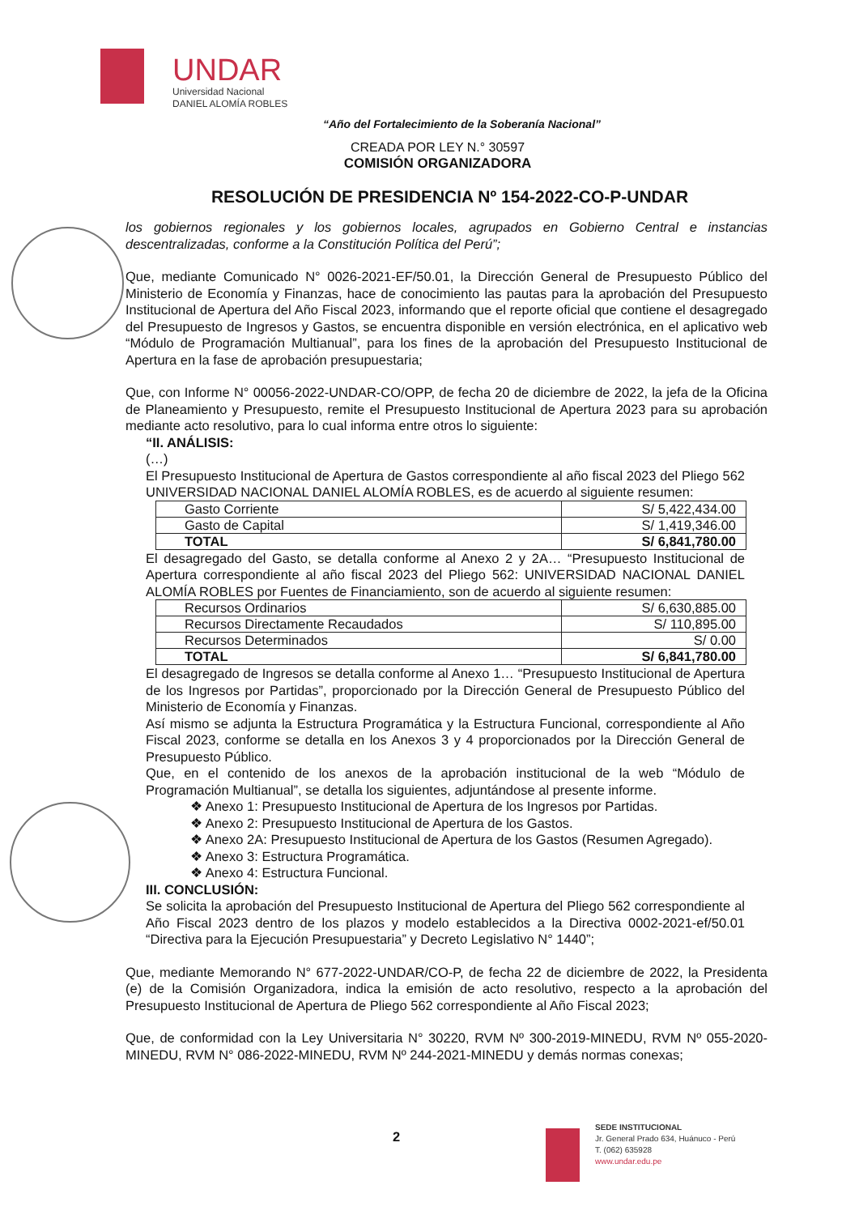UNDAR
Universidad Nacional
DANIEL ALOMÍA ROBLES
“Año del Fortalecimiento de la Soberanía Nacional”
CREADA POR LEY N.° 30597
COMISIÓN ORGANIZADORA
RESOLUCIÓN DE PRESIDENCIA Nº 154-2022-CO-P-UNDAR
los gobiernos regionales y los gobiernos locales, agrupados en Gobierno Central e instancias descentralizadas, conforme a la Constitución Política del Perú”;
Que, mediante Comunicado N° 0026-2021-EF/50.01, la Dirección General de Presupuesto Público del Ministerio de Economía y Finanzas, hace de conocimiento las pautas para la aprobación del Presupuesto Institucional de Apertura del Año Fiscal 2023, informando que el reporte oficial que contiene el desagregado del Presupuesto de Ingresos y Gastos, se encuentra disponible en versión electrónica, en el aplicativo web “Módulo de Programación Multianual”, para los fines de la aprobación del Presupuesto Institucional de Apertura en la fase de aprobación presupuestaria;
Que, con Informe N° 00056-2022-UNDAR-CO/OPP, de fecha 20 de diciembre de 2022, la jefa de la Oficina de Planeamiento y Presupuesto, remite el Presupuesto Institucional de Apertura 2023 para su aprobación mediante acto resolutivo, para lo cual informa entre otros lo siguiente:
“II. ANÁLISIS:
(…)
El Presupuesto Institucional de Apertura de Gastos correspondiente al año fiscal 2023 del Pliego 562 UNIVERSIDAD NACIONAL DANIEL ALOMÍA ROBLES, es de acuerdo al siguiente resumen:
| Gasto Corriente | S/ 5,422,434.00 |
| Gasto de Capital | S/ 1,419,346.00 |
| TOTAL | S/ 6,841,780.00 |
El desagregado del Gasto, se detalla conforme al Anexo 2 y 2A… “Presupuesto Institucional de Apertura correspondiente al año fiscal 2023 del Pliego 562: UNIVERSIDAD NACIONAL DANIEL ALOMÍA ROBLES por Fuentes de Financiamiento, son de acuerdo al siguiente resumen:
| Recursos Ordinarios | S/ 6,630,885.00 |
| Recursos Directamente Recaudados | S/ 110,895.00 |
| Recursos Determinados | S/ 0.00 |
| TOTAL | S/ 6,841,780.00 |
El desagregado de Ingresos se detalla conforme al Anexo 1… “Presupuesto Institucional de Apertura de los Ingresos por Partidas”, proporcionado por la Dirección General de Presupuesto Público del Ministerio de Economía y Finanzas.
Así mismo se adjunta la Estructura Programática y la Estructura Funcional, correspondiente al Año Fiscal 2023, conforme se detalla en los Anexos 3 y 4 proporcionados por la Dirección General de Presupuesto Público.
Que, en el contenido de los anexos de la aprobación institucional de la web “Módulo de Programación Multianual”, se detalla los siguientes, adjuntándose al presente informe.
❖ Anexo 1: Presupuesto Institucional de Apertura de los Ingresos por Partidas.
❖ Anexo 2: Presupuesto Institucional de Apertura de los Gastos.
❖ Anexo 2A: Presupuesto Institucional de Apertura de los Gastos (Resumen Agregado).
❖ Anexo 3: Estructura Programática.
❖ Anexo 4: Estructura Funcional.
III. CONCLUSIÓN:
Se solicita la aprobación del Presupuesto Institucional de Apertura del Pliego 562 correspondiente al Año Fiscal 2023 dentro de los plazos y modelo establecidos a la Directiva 0002-2021-ef/50.01 “Directiva para la Ejecución Presupuestaria” y Decreto Legislativo N° 1440”;
Que, mediante Memorando N° 677-2022-UNDAR/CO-P, de fecha 22 de diciembre de 2022, la Presidenta (e) de la Comisión Organizadora, indica la emisión de acto resolutivo, respecto a la aprobación del Presupuesto Institucional de Apertura de Pliego 562 correspondiente al Año Fiscal 2023;
Que, de conformidad con la Ley Universitaria N° 30220, RVM Nº 300-2019-MINEDU, RVM Nº 055-2020-MINEDU, RVM N° 086-2022-MINEDU, RVM Nº 244-2021-MINEDU y demás normas conexas;
2
SEDE INSTITUCIONAL
Jr. General Prado 634, Huánuco - Perú
T. (062) 635928
www.undar.edu.pe